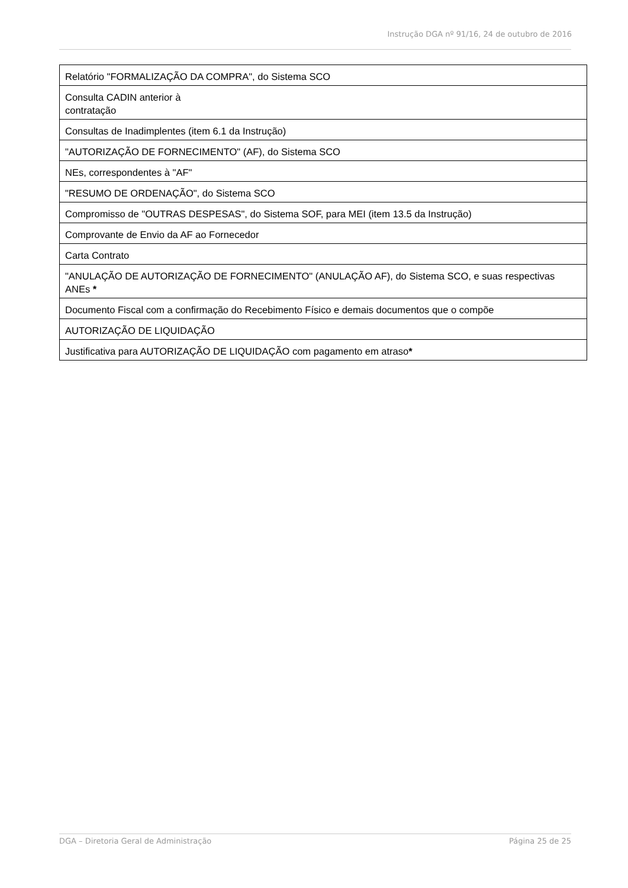Instrução DGA nº 91/16, 24 de outubro de 2016
| Relatório "FORMALIZAÇÃO DA COMPRA", do Sistema SCO |
| Consulta CADIN anterior à contratação |
| Consultas de Inadimplentes (item 6.1 da Instrução) |
| "AUTORIZAÇÃO DE FORNECIMENTO" (AF), do Sistema SCO |
| NEs, correspondentes à "AF" |
| "RESUMO DE ORDENAÇÃO", do Sistema SCO |
| Compromisso de "OUTRAS DESPESAS", do Sistema SOF, para MEI (item 13.5 da Instrução) |
| Comprovante de Envio da AF ao Fornecedor |
| Carta Contrato |
| "ANULAÇÃO DE AUTORIZAÇÃO DE FORNECIMENTO" (ANULAÇÃO AF), do Sistema SCO, e suas respectivas ANEs * |
| Documento Fiscal com a confirmação do Recebimento Físico e demais documentos que o compõe |
| AUTORIZAÇÃO DE LIQUIDAÇÃO |
| Justificativa para AUTORIZAÇÃO DE LIQUIDAÇÃO com pagamento em atraso * |
DGA – Diretoria Geral de Administração Página 25 de 25